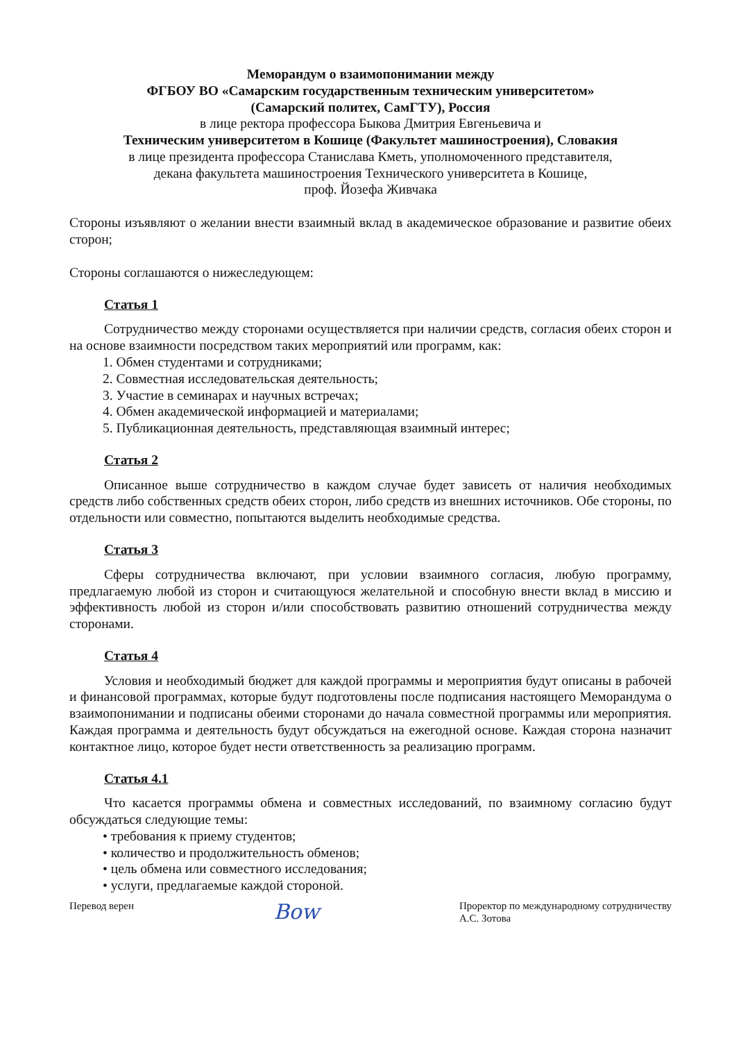Меморандум о взаимопонимании между
ФГБОУ ВО «Самарским государственным техническим университетом»
(Самарский политех, СамГТУ), Россия
в лице ректора профессора Быкова Дмитрия Евгеньевича и
Техническим университетом в Кошице (Факультет машиностроения), Словакия
в лице президента профессора Станислава Кметь, уполномоченного представителя,
декана факультета машиностроения Технического университета в Кошице,
проф. Йозефа Живчака
Стороны изъявляют о желании внести взаимный вклад в академическое образование и развитие обеих сторон;
Стороны соглашаются о нижеследующем:
Статья 1
Сотрудничество между сторонами осуществляется при наличии средств, согласия обеих сторон и на основе взаимности посредством таких мероприятий или программ, как:
1. Обмен студентами и сотрудниками;
2. Совместная исследовательская деятельность;
3. Участие в семинарах и научных встречах;
4. Обмен академической информацией и материалами;
5. Публикационная деятельность, представляющая взаимный интерес;
Статья 2
Описанное выше сотрудничество в каждом случае будет зависеть от наличия необходимых средств либо собственных средств обеих сторон, либо средств из внешних источников. Обе стороны, по отдельности или совместно, попытаются выделить необходимые средства.
Статья 3
Сферы сотрудничества включают, при условии взаимного согласия, любую программу, предлагаемую любой из сторон и считающуюся желательной и способную внести вклад в миссию и эффективность любой из сторон и/или способствовать развитию отношений сотрудничества между сторонами.
Статья 4
Условия и необходимый бюджет для каждой программы и мероприятия будут описаны в рабочей и финансовой программах, которые будут подготовлены после подписания настоящего Меморандума о взаимопонимании и подписаны обеими сторонами до начала совместной программы или мероприятия. Каждая программа и деятельность будут обсуждаться на ежегодной основе. Каждая сторона назначит контактное лицо, которое будет нести ответственность за реализацию программ.
Статья 4.1
Что касается программы обмена и совместных исследований, по взаимному согласию будут обсуждаться следующие темы:
• требования к приему студентов;
• количество и продолжительность обменов;
• цель обмена или совместного исследования;
• услуги, предлагаемые каждой стороной.
Перевод верен
Bow
Проректор по международному сотрудничеству
А.С. Зотова